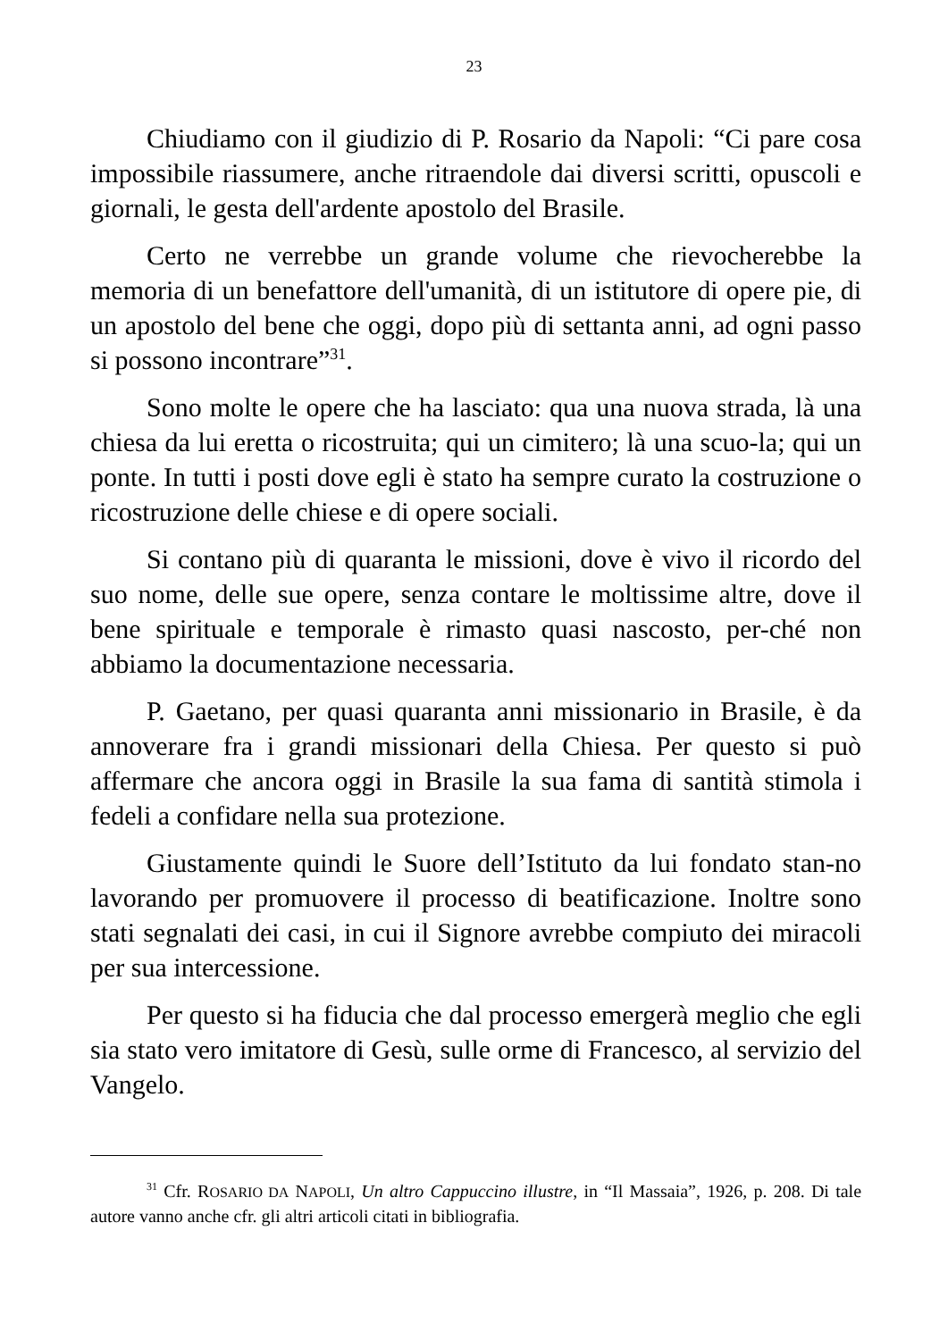23
Chiudiamo con il giudizio di P. Rosario da Napoli: “Ci pare cosa impossibile riassumere, anche ritraendole dai diversi scritti, opuscoli e giornali, le gesta dell'ardente apostolo del Brasile.
Certo ne verrebbe un grande volume che rievocherebbe la memoria di un benefattore dell'umanità, di un istitutore di opere pie, di un apostolo del bene che oggi, dopo più di settanta anni, ad ogni passo si possono incontrare”<sup>31</sup>.
Sono molte le opere che ha lasciato: qua una nuova strada, là una chiesa da lui eretta o ricostruita; qui un cimitero; là una scuo-la; qui un ponte. In tutti i posti dove egli è stato ha sempre curato la costruzione o ricostruzione delle chiese e di opere sociali.
Si contano più di quaranta le missioni, dove è vivo il ricordo del suo nome, delle sue opere, senza contare le moltissime altre, dove il bene spirituale e temporale è rimasto quasi nascosto, per-ché non abbiamo la documentazione necessaria.
P. Gaetano, per quasi quaranta anni missionario in Brasile, è da annoverare fra i grandi missionari della Chiesa. Per questo si può affermare che ancora oggi in Brasile la sua fama di santità stimola i fedeli a confidare nella sua protezione.
Giustamente quindi le Suore dell’Istituto da lui fondato stan-no lavorando per promuovere il processo di beatificazione. Inoltre sono stati segnalati dei casi, in cui il Signore avrebbe compiuto dei miracoli per sua intercessione.
Per questo si ha fiducia che dal processo emergerà meglio che egli sia stato vero imitatore di Gesù, sulle orme di Francesco, al servizio del Vangelo.
<sup>31</sup> Cfr. ROSARIO DA NAPOLI, Un altro Cappuccino illustre, in “Il Massaia”, 1926, p. 208. Di tale autore vanno anche cfr. gli altri articoli citati in bibliografia.